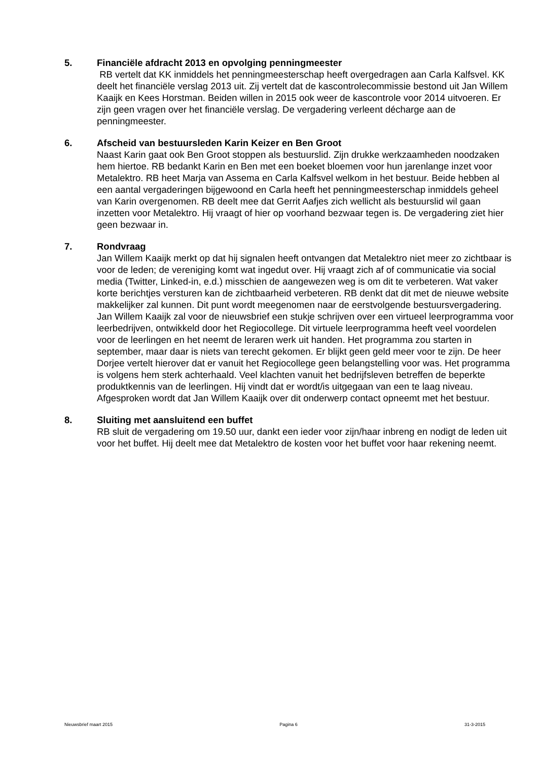5. Financiële afdracht 2013 en opvolging penningmeester
RB vertelt dat KK inmiddels het penningmeesterschap heeft overgedragen aan Carla Kalfsvel. KK deelt het financiële verslag 2013 uit. Zij vertelt dat de kascontrolecommissie bestond uit Jan Willem Kaaijk en Kees Horstman. Beiden willen in 2015 ook weer de kascontrole voor 2014 uitvoeren. Er zijn geen vragen over het financiële verslag. De vergadering verleent décharge aan de penningmeester.
6. Afscheid van bestuursleden Karin Keizer en Ben Groot
Naast Karin gaat ook Ben Groot stoppen als bestuurslid. Zijn drukke werkzaamheden noodzaken hem hiertoe. RB bedankt Karin en Ben met een boeket bloemen voor hun jarenlange inzet voor Metalektro. RB heet Marja van Assema en Carla Kalfsvel welkom in het bestuur. Beide hebben al een aantal vergaderingen bijgewoond en Carla heeft het penningmeesterschap inmiddels geheel van Karin overgenomen. RB deelt mee dat Gerrit Aafjes zich wellicht als bestuurslid wil gaan inzetten voor Metalektro. Hij vraagt of hier op voorhand bezwaar tegen is. De vergadering ziet hier geen bezwaar in.
7. Rondvraag
Jan Willem Kaaijk merkt op dat hij signalen heeft ontvangen dat Metalektro niet meer zo zichtbaar is voor de leden; de vereniging komt wat ingedut over. Hij vraagt zich af of communicatie via social media (Twitter, Linked-in, e.d.) misschien de aangewezen weg is om dit te verbeteren. Wat vaker korte berichtjes versturen kan de zichtbaarheid verbeteren. RB denkt dat dit met de nieuwe website makkelijker zal kunnen. Dit punt wordt meegenomen naar de eerstvolgende bestuursvergadering. Jan Willem Kaaijk zal voor de nieuwsbrief een stukje schrijven over een virtueel leerprogramma voor leerbedrijven, ontwikkeld door het Regiocollege. Dit virtuele leerprogramma heeft veel voordelen voor de leerlingen en het neemt de leraren werk uit handen. Het programma zou starten in september, maar daar is niets van terecht gekomen. Er blijkt geen geld meer voor te zijn. De heer Dorjee vertelt hierover dat er vanuit het Regiocollege geen belangstelling voor was. Het programma is volgens hem sterk achterhaald. Veel klachten vanuit het bedrijfsleven betreffen de beperkte produktkennis van de leerlingen. Hij vindt dat er wordt/is uitgegaan van een te laag niveau. Afgesproken wordt dat Jan Willem Kaaijk over dit onderwerp contact opneemt met het bestuur.
8. Sluiting met aansluitend een buffet
RB sluit de vergadering om 19.50 uur, dankt een ieder voor zijn/haar inbreng en nodigt de leden uit voor het buffet. Hij deelt mee dat Metalektro de kosten voor het buffet voor haar rekening neemt.
Nieuwsbrief maart 2015 Pagina 6 31-3-2015